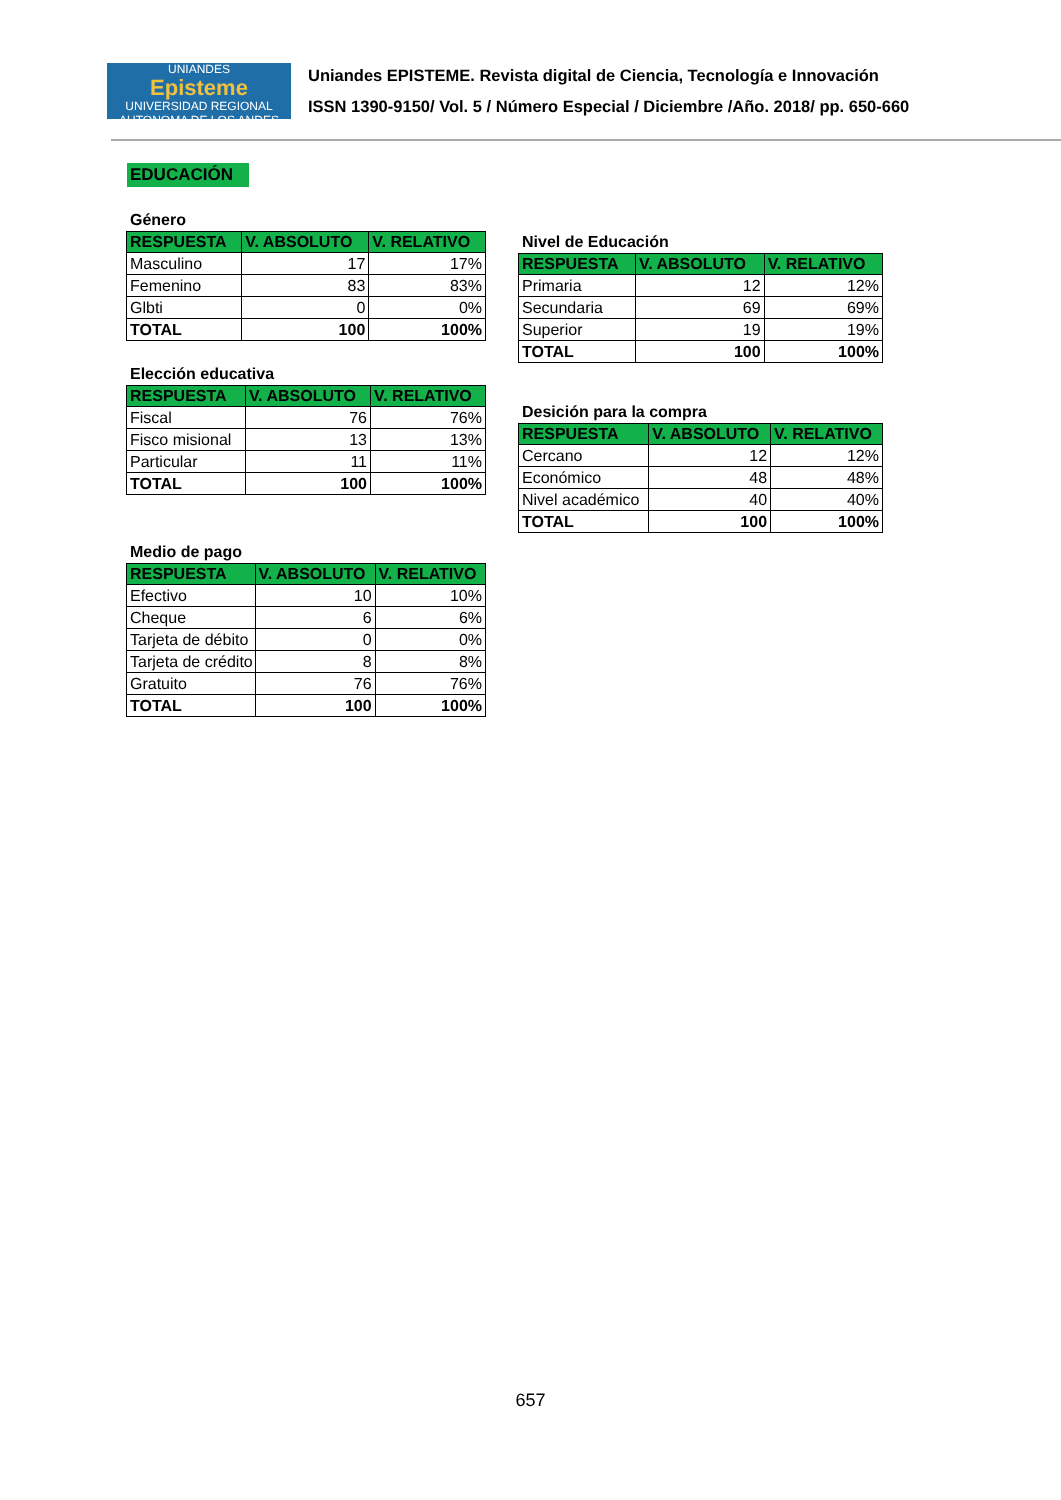UNIANDES
Episteme
UNIVERSIDAD REGIONAL AUTONOMA DE LOS ANDES
Uniandes EPISTEME. Revista digital de Ciencia, Tecnología e Innovación
ISSN 1390-9150/ Vol. 5 / Número Especial / Diciembre /Año. 2018/ pp. 650-660
EDUCACIÓN
Género
| RESPUESTA | V. ABSOLUTO | V. RELATIVO |
| --- | --- | --- |
| Masculino | 17 | 17% |
| Femenino | 83 | 83% |
| Glbti | 0 | 0% |
| TOTAL | 100 | 100% |
Elección educativa
| RESPUESTA | V. ABSOLUTO | V. RELATIVO |
| --- | --- | --- |
| Fiscal | 76 | 76% |
| Fisco misional | 13 | 13% |
| Particular | 11 | 11% |
| TOTAL | 100 | 100% |
Medio de pago
| RESPUESTA | V. ABSOLUTO | V. RELATIVO |
| --- | --- | --- |
| Efectivo | 10 | 10% |
| Cheque | 6 | 6% |
| Tarjeta de débito | 0 | 0% |
| Tarjeta de crédito | 8 | 8% |
| Gratuito | 76 | 76% |
| TOTAL | 100 | 100% |
Nivel de Educación
| RESPUESTA | V. ABSOLUTO | V. RELATIVO |
| --- | --- | --- |
| Primaria | 12 | 12% |
| Secundaria | 69 | 69% |
| Superior | 19 | 19% |
| TOTAL | 100 | 100% |
Desición para la compra
| RESPUESTA | V. ABSOLUTO | V. RELATIVO |
| --- | --- | --- |
| Cercano | 12 | 12% |
| Económico | 48 | 48% |
| Nivel académico | 40 | 40% |
| TOTAL | 100 | 100% |
657